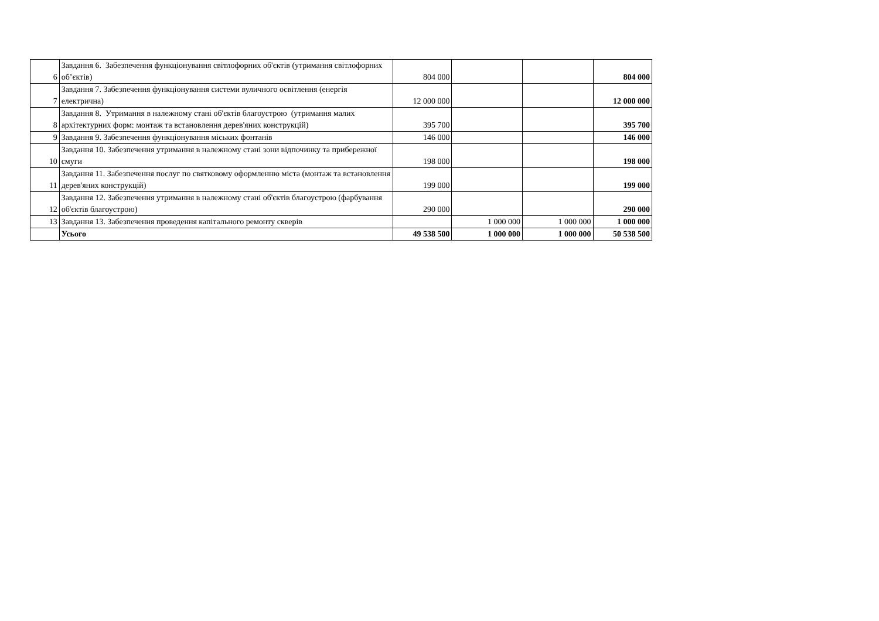| 6 | Завдання 6. Забезпечення функціонування світлофорних об'єктів (утримання світлофорних об’єктів) | 804 000 | | | 804 000 |
| 7 | Завдання 7. Забезпечення функціонування системи вуличного освітлення (енергія електрична) | 12 000 000 | | | 12 000 000 |
| 8 | Завдання 8. Утримання в належному стані об'єктів благоустрою (утримання малих архітектурних форм: монтаж та встановлення дерев'яних конструкцій) | 395 700 | | | 395 700 |
| 9 | Завдання 9. Забезпечення функціонування міських фонтанів | 146 000 | | | 146 000 |
| 10 | Завдання 10. Забезпечення утримання в належному стані зони відпочинку та прибережної смуги | 198 000 | | | 198 000 |
| 11 | Завдання 11. Забезпечення послуг по святковому оформленню міста (монтаж та встановлення дерев'яних конструкцій) | 199 000 | | | 199 000 |
| 12 | Завдання 12. Забезпечення утримання в належному стані об'єктів благоустрою (фарбування об'єктів благоустрою) | 290 000 | | | 290 000 |
| 13 | Завдання 13. Забезпечення проведення капітального ремонту скверів | | 1 000 000 | 1 000 000 | 1 000 000 |
| | Усього | 49 538 500 | 1 000 000 | 1 000 000 | 50 538 500 |